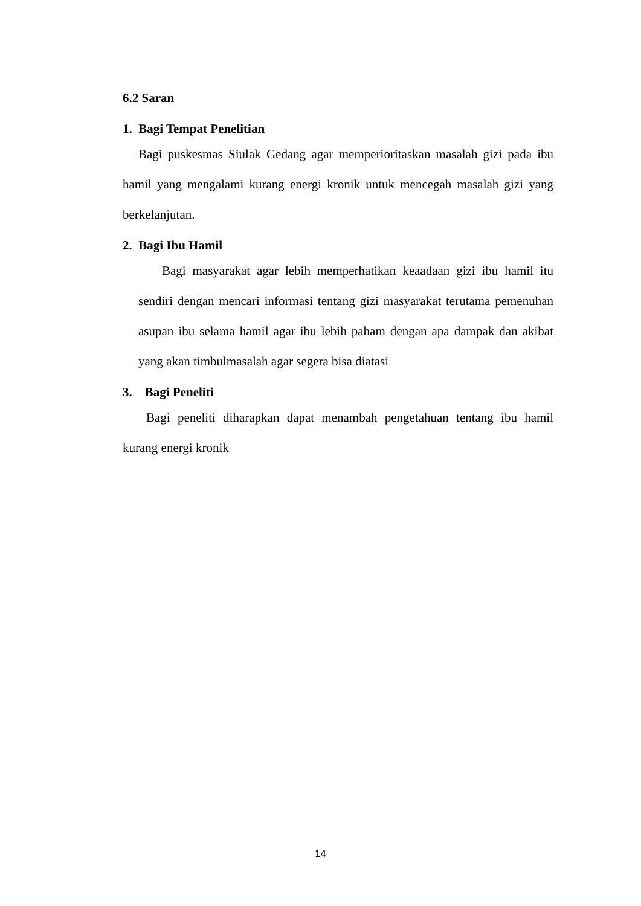6.2 Saran
1. Bagi Tempat Penelitian
Bagi puskesmas Siulak Gedang agar memperioritaskan masalah gizi pada ibu hamil yang mengalami kurang energi kronik untuk mencegah masalah gizi yang berkelanjutan.
2. Bagi Ibu Hamil
Bagi masyarakat agar lebih memperhatikan keaadaan gizi ibu hamil itu sendiri dengan mencari informasi tentang gizi masyarakat terutama pemenuhan asupan ibu selama hamil agar ibu lebih paham dengan apa dampak dan akibat yang akan timbulmasalah agar segera bisa diatasi
3. Bagi Peneliti
Bagi peneliti diharapkan dapat menambah pengetahuan tentang ibu hamil kurang energi kronik
14